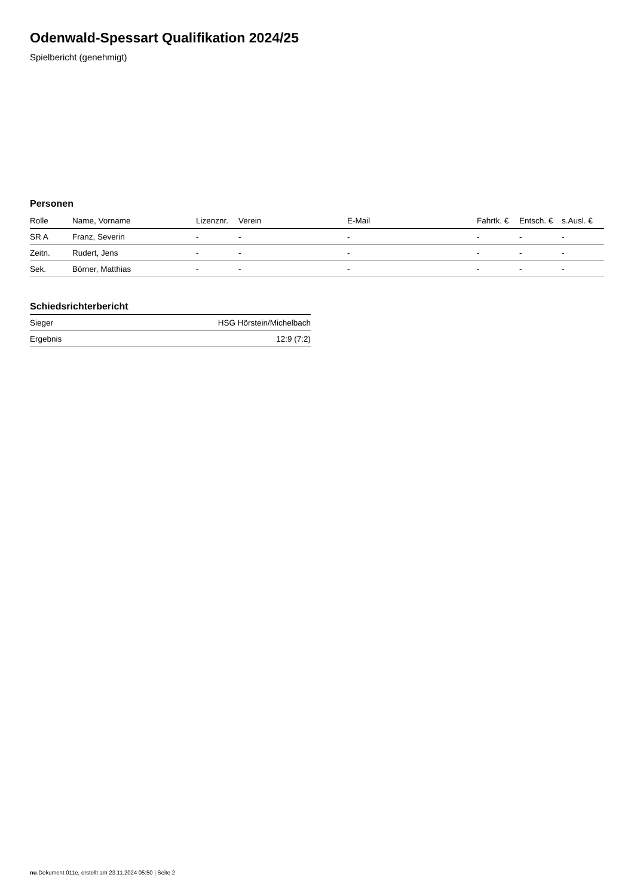Odenwald-Spessart Qualifikation 2024/25
Spielbericht (genehmigt)
Personen
| Rolle | Name, Vorname | Lizenznr. | Verein | E-Mail | Fahrtk. € | Entsch. € | s.Ausl. € |
| --- | --- | --- | --- | --- | --- | --- | --- |
| SR A | Franz, Severin | - | - | - | - | - | - |
| Zeitn. | Rudert, Jens | - | - | - | - | - | - |
| Sek. | Börner, Matthias | - | - | - | - | - | - |
Schiedsrichterbericht
| Sieger | HSG Hörstein/Michelbach |
| Ergebnis | 12:9 (7:2) |
nu.Dokument 011e, erstellt am 23.11.2024 05:50 | Seite 2